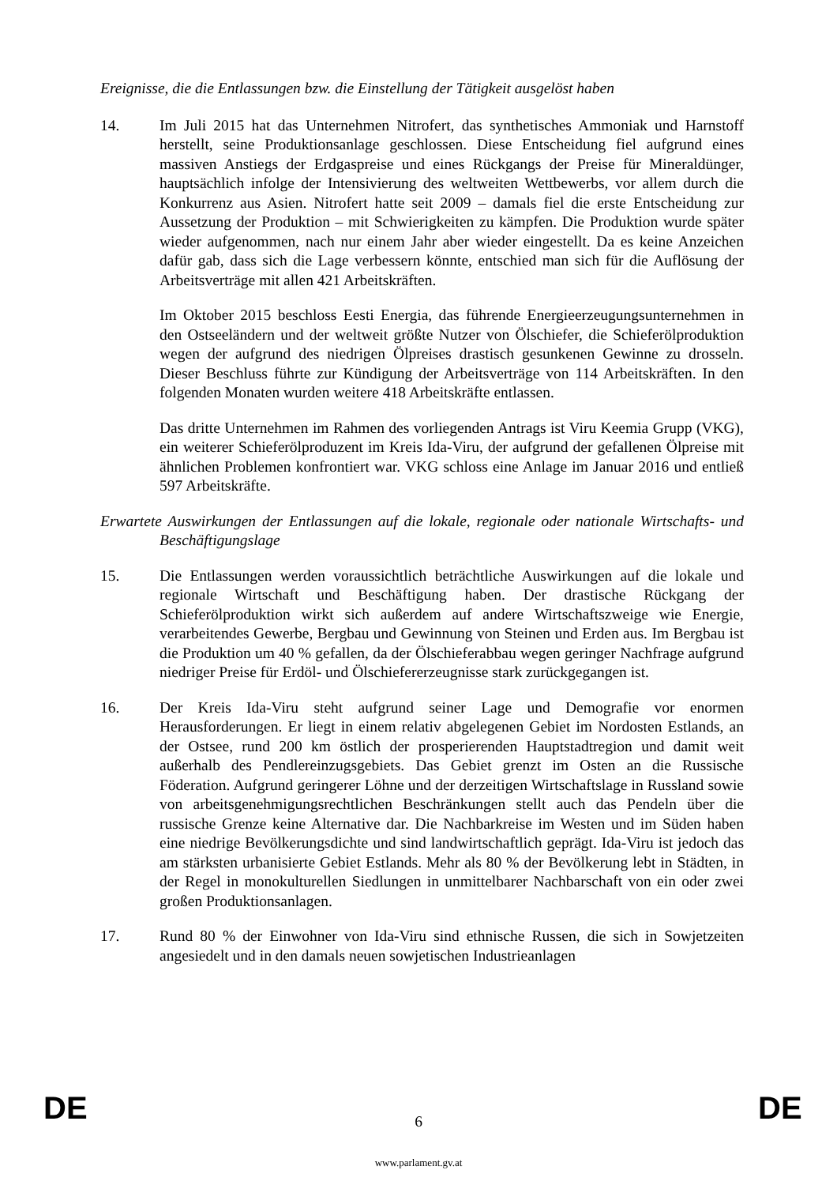Ereignisse, die die Entlassungen bzw. die Einstellung der Tätigkeit ausgelöst haben
14. Im Juli 2015 hat das Unternehmen Nitrofert, das synthetisches Ammoniak und Harnstoff herstellt, seine Produktionsanlage geschlossen. Diese Entscheidung fiel aufgrund eines massiven Anstiegs der Erdgaspreise und eines Rückgangs der Preise für Mineraldünger, hauptsächlich infolge der Intensivierung des weltweiten Wettbewerbs, vor allem durch die Konkurrenz aus Asien. Nitrofert hatte seit 2009 – damals fiel die erste Entscheidung zur Aussetzung der Produktion – mit Schwierigkeiten zu kämpfen. Die Produktion wurde später wieder aufgenommen, nach nur einem Jahr aber wieder eingestellt. Da es keine Anzeichen dafür gab, dass sich die Lage verbessern könnte, entschied man sich für die Auflösung der Arbeitsverträge mit allen 421 Arbeitskräften.
Im Oktober 2015 beschloss Eesti Energia, das führende Energieerzeugungsunternehmen in den Ostseeländern und der weltweit größte Nutzer von Ölschiefer, die Schieferölproduktion wegen der aufgrund des niedrigen Ölpreises drastisch gesunkenen Gewinne zu drosseln. Dieser Beschluss führte zur Kündigung der Arbeitsverträge von 114 Arbeitskräften. In den folgenden Monaten wurden weitere 418 Arbeitskräfte entlassen.
Das dritte Unternehmen im Rahmen des vorliegenden Antrags ist Viru Keemia Grupp (VKG), ein weiterer Schieferölproduzent im Kreis Ida-Viru, der aufgrund der gefallenen Ölpreise mit ähnlichen Problemen konfrontiert war. VKG schloss eine Anlage im Januar 2016 und entließ 597 Arbeitskräfte.
Erwartete Auswirkungen der Entlassungen auf die lokale, regionale oder nationale Wirtschafts- und Beschäftigungslage
15. Die Entlassungen werden voraussichtlich beträchtliche Auswirkungen auf die lokale und regionale Wirtschaft und Beschäftigung haben. Der drastische Rückgang der Schieferölproduktion wirkt sich außerdem auf andere Wirtschaftszweige wie Energie, verarbeitendes Gewerbe, Bergbau und Gewinnung von Steinen und Erden aus. Im Bergbau ist die Produktion um 40 % gefallen, da der Ölschieferabbau wegen geringer Nachfrage aufgrund niedriger Preise für Erdöl- und Ölschiefererzeugnisse stark zurückgegangen ist.
16. Der Kreis Ida-Viru steht aufgrund seiner Lage und Demografie vor enormen Herausforderungen. Er liegt in einem relativ abgelegenen Gebiet im Nordosten Estlands, an der Ostsee, rund 200 km östlich der prosperierenden Hauptstadtregion und damit weit außerhalb des Pendlereinzugsgebiets. Das Gebiet grenzt im Osten an die Russische Föderation. Aufgrund geringerer Löhne und der derzeitigen Wirtschaftslage in Russland sowie von arbeitsgenehmigungsrechtlichen Beschränkungen stellt auch das Pendeln über die russische Grenze keine Alternative dar. Die Nachbarkreise im Westen und im Süden haben eine niedrige Bevölkerungsdichte und sind landwirtschaftlich geprägt. Ida-Viru ist jedoch das am stärksten urbanisierte Gebiet Estlands. Mehr als 80 % der Bevölkerung lebt in Städten, in der Regel in monokulturellen Siedlungen in unmittelbarer Nachbarschaft von ein oder zwei großen Produktionsanlagen.
17. Rund 80 % der Einwohner von Ida-Viru sind ethnische Russen, die sich in Sowjetzeiten angesiedelt und in den damals neuen sowjetischen Industrieanlagen
DE
6 DE
www.parlament.gv.at